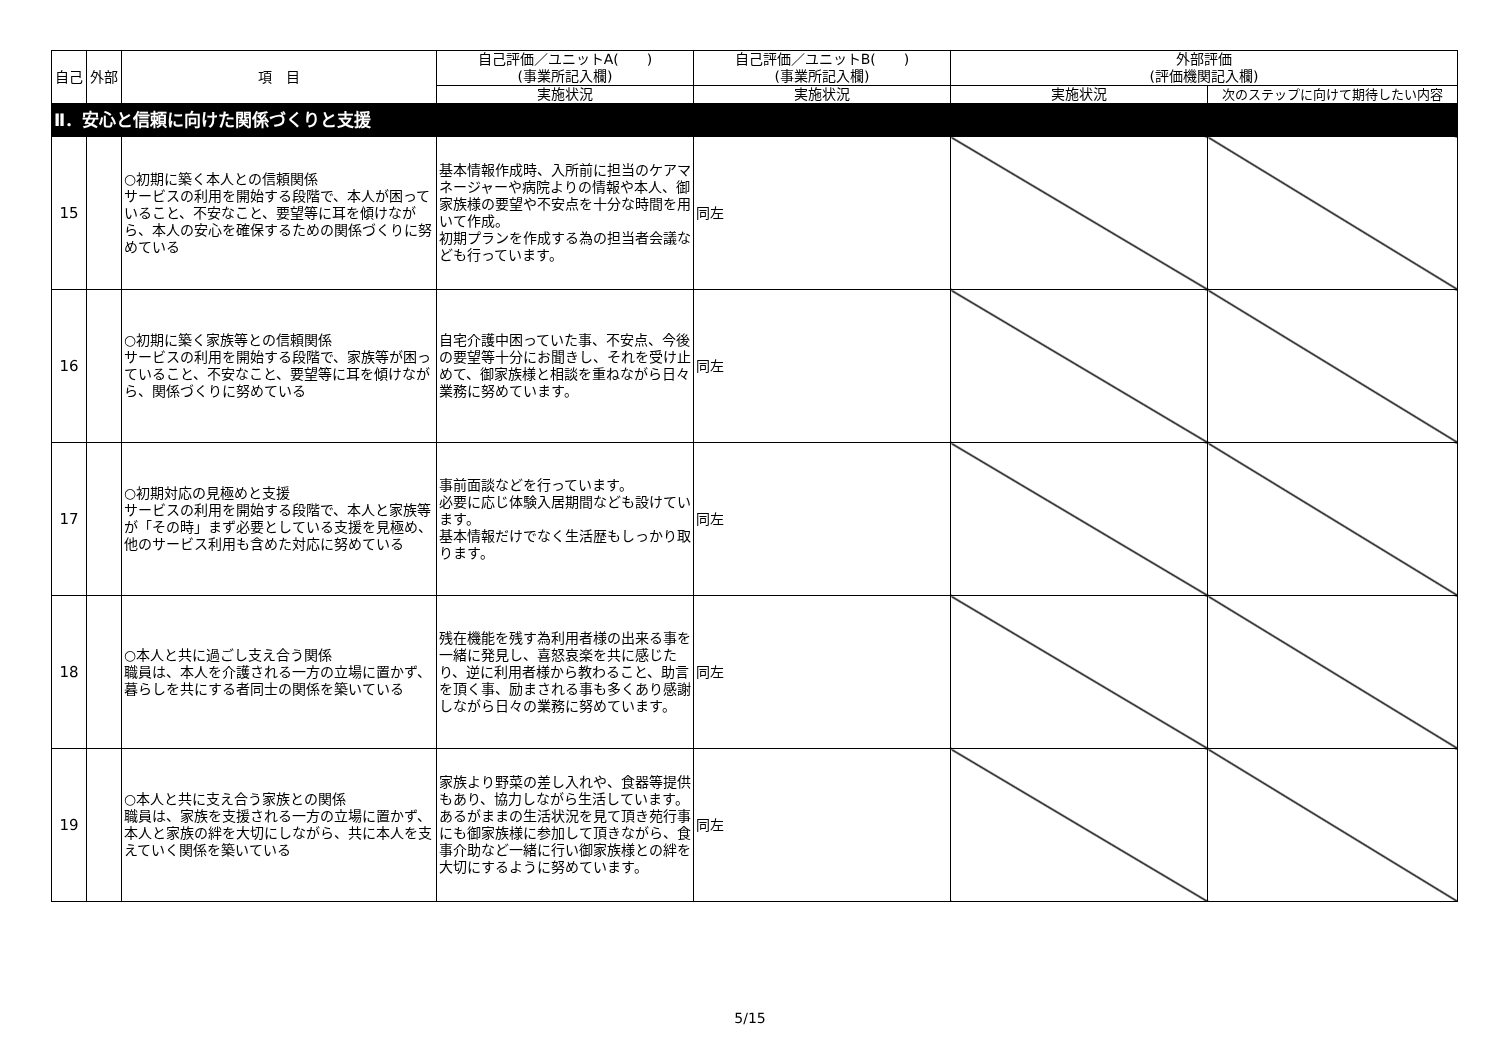| 自己 | 外部 | 項 目 | 自己評価／ユニットA( ) (事業所記入欄) | 自己評価／ユニットB( ) (事業所記入欄) | 外部評価 (評価機関記入欄) | |
| --- | --- | --- | --- | --- | --- | --- |
| | | | 実施状況 | 実施状況 | 実施状況 | 次のステップに向けて期待したい内容 |
| Ⅱ．安心と信頼に向けた関係づくりと支援 | | | | | | |
| 15 | | ○初期に築く本人との信頼関係 サービスの利用を開始する段階で、本人が困っていること、不安なこと、要望等に耳を傾けながら、本人の安心を確保するための関係づくりに努めている | 基本情報作成時、入所前に担当のケアマネージャーや病院よりの情報や本人、御家族様の要望や不安点を十分な時間を用いて作成。 初期プランを作成する為の担当者会議なども行っています。 | 同左 | | |
| 16 | | ○初期に築く家族等との信頼関係 サービスの利用を開始する段階で、家族等が困っていること、不安なこと、要望等に耳を傾けながら、関係づくりに努めている | 自宅介護中困っていた事、不安点、今後の要望等十分にお聞きし、それを受け止めて、御家族様と相談を重ねながら日々業務に努めています。 | 同左 | | |
| 17 | | ○初期対応の見極めと支援 サービスの利用を開始する段階で、本人と家族等が「その時」まず必要としている支援を見極め、他のサービス利用も含めた対応に努めている | 事前面談などを行っています。 必要に応じ体験入居期間なども設けています。 基本情報だけでなく生活歴もしっかり取ります。 | 同左 | | |
| 18 | | ○本人と共に過ごし支え合う関係 職員は、本人を介護される一方の立場に置かず、暮らしを共にする者同士の関係を築いている | 残在機能を残す為利用者様の出来る事を一緒に発見し、喜怒哀楽を共に感じたり、逆に利用者様から教わること、助言を頂く事、励まされる事も多くあり感謝しながら日々の業務に努めています。 | 同左 | | |
| 19 | | ○本人と共に支え合う家族との関係 職員は、家族を支援される一方の立場に置かず、本人と家族の絆を大切にしながら、共に本人を支えていく関係を築いている | 家族より野菜の差し入れや、食器等提供もあり、協力しながら生活しています。 あるがままの生活状況を見て頂き苑行事にも御家族様に参加して頂きながら、食事介助など一緒に行い御家族様との絆を大切にするように努めています。 | 同左 | | |
5/15